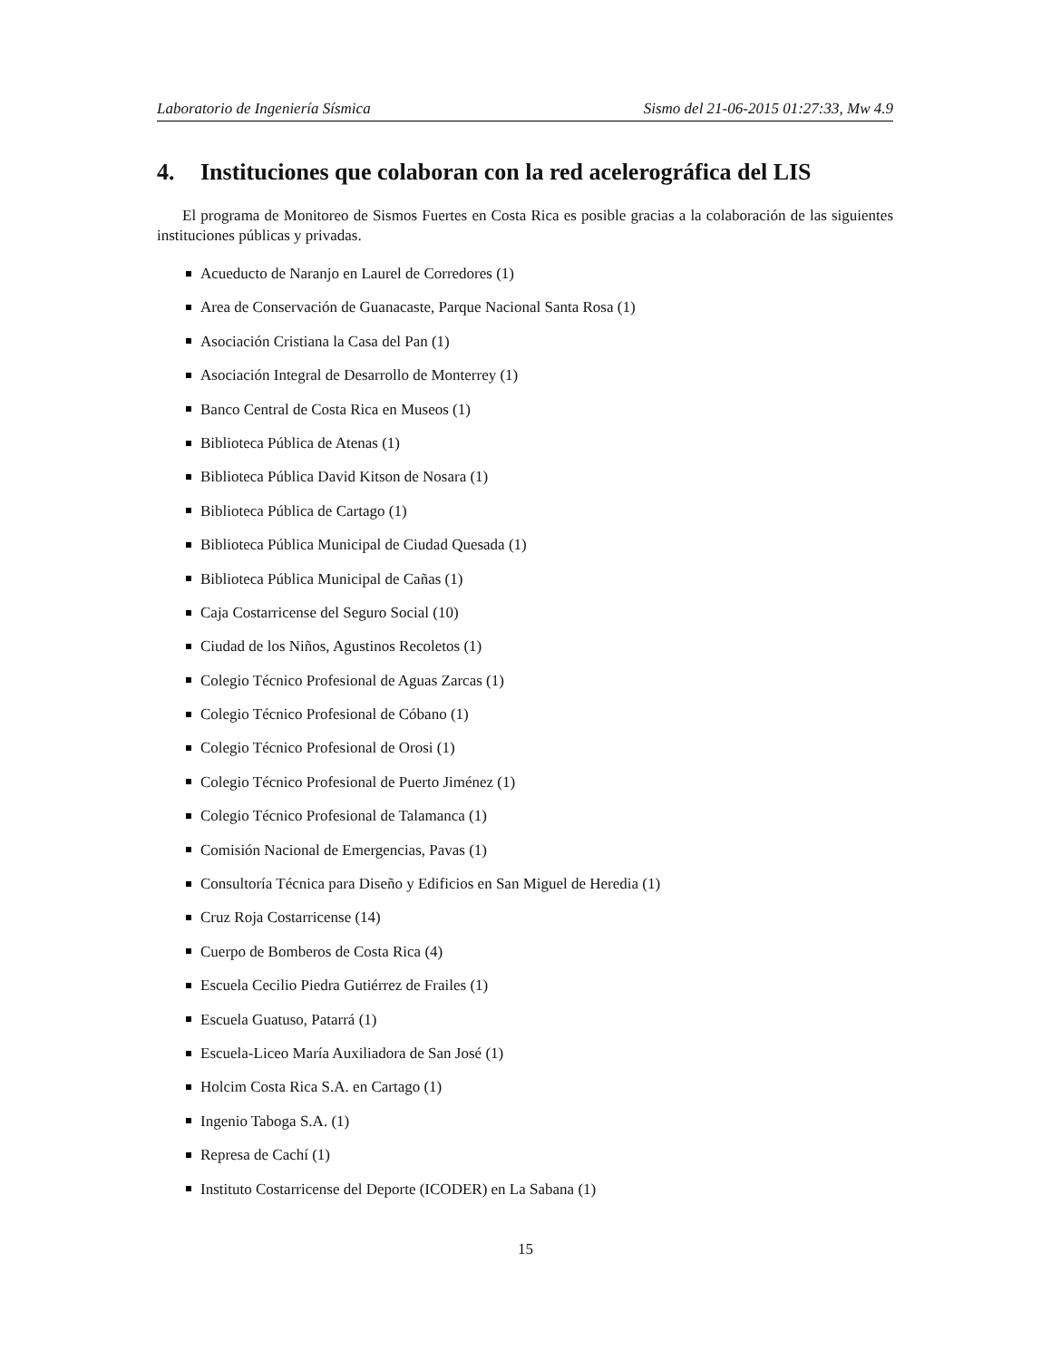Laboratorio de Ingeniería Sísmica Sismo del 21-06-2015 01:27:33, Mw 4.9
4. Instituciones que colaboran con la red acelerográfica del LIS
El programa de Monitoreo de Sismos Fuertes en Costa Rica es posible gracias a la colaboración de las siguientes instituciones públicas y privadas.
Acueducto de Naranjo en Laurel de Corredores (1)
Area de Conservación de Guanacaste, Parque Nacional Santa Rosa (1)
Asociación Cristiana la Casa del Pan (1)
Asociación Integral de Desarrollo de Monterrey (1)
Banco Central de Costa Rica en Museos (1)
Biblioteca Pública de Atenas (1)
Biblioteca Pública David Kitson de Nosara (1)
Biblioteca Pública de Cartago (1)
Biblioteca Pública Municipal de Ciudad Quesada (1)
Biblioteca Pública Municipal de Cañas (1)
Caja Costarricense del Seguro Social (10)
Ciudad de los Niños, Agustinos Recoletos (1)
Colegio Técnico Profesional de Aguas Zarcas (1)
Colegio Técnico Profesional de Cóbano (1)
Colegio Técnico Profesional de Orosi (1)
Colegio Técnico Profesional de Puerto Jiménez (1)
Colegio Técnico Profesional de Talamanca (1)
Comisión Nacional de Emergencias, Pavas (1)
Consultoría Técnica para Diseño y Edificios en San Miguel de Heredia (1)
Cruz Roja Costarricense (14)
Cuerpo de Bomberos de Costa Rica (4)
Escuela Cecilio Piedra Gutiérrez de Frailes (1)
Escuela Guatuso, Patarrá (1)
Escuela-Liceo María Auxiliadora de San José (1)
Holcim Costa Rica S.A. en Cartago (1)
Ingenio Taboga S.A. (1)
Represa de Cachí (1)
Instituto Costarricense del Deporte (ICODER) en La Sabana (1)
15